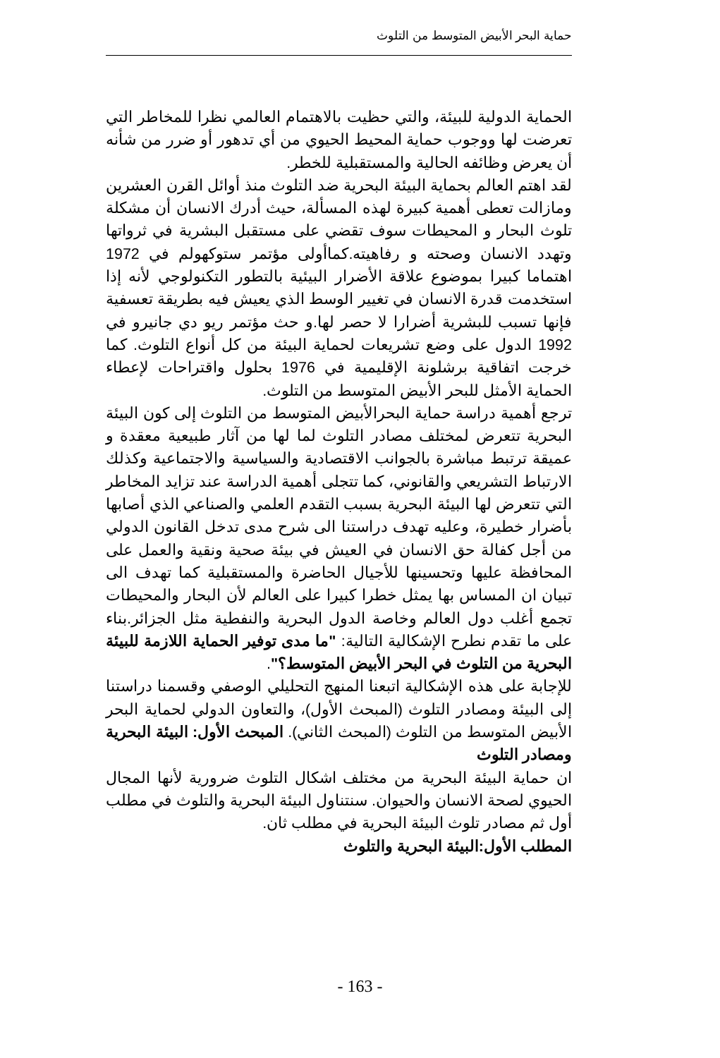حماية البحر الأبيض المتوسط من التلوث
الحماية الدولية للبيئة، والتي حظيت بالاهتمام العالمي نظرا للمخاطر التي تعرضت لها ووجوب حماية المحيط الحيوي من أي تدهور أو ضرر من شأنه أن يعرض وظائفه الحالية والمستقبلية للخطر.
لقد اهتم العالم بحماية البيئة البحرية ضد التلوث منذ أوائل القرن العشرين ومازالت تعطى أهمية كبيرة لهذه المسألة، حيث أدرك الانسان أن مشكلة تلوث البحار و المحيطات سوف تقضي على مستقبل البشرية في ثرواتها وتهدد الانسان وصحته و رفاهيته.كماأولى مؤتمر ستوكهولم في 1972 اهتماما كبيرا بموضوع علاقة الأضرار البيئية بالتطور التكنولوجي لأنه إذا استخدمت قدرة الانسان في تغيير الوسط الذي يعيش فيه بطريقة تعسفية فإنها تسبب للبشرية أضرارا لا حصر لها.و حث مؤتمر ريو دي جانيرو في 1992 الدول على وضع تشريعات لحماية البيئة من كل أنواع التلوث. كما خرجت اتفاقية برشلونة الإقليمية في 1976 بحلول واقتراحات لإعطاء الحماية الأمثل للبحر الأبيض المتوسط من التلوث.
ترجع أهمية دراسة حماية البحرالأبيض المتوسط من التلوث إلى كون البيئة البحرية تتعرض لمختلف مصادر التلوث لما لها من آثار طبيعية معقدة و عميقة ترتبط مباشرة بالجوانب الاقتصادية والسياسية والاجتماعية وكذلك الارتباط التشريعي والقانوني، كما تتجلى أهمية الدراسة عند تزايد المخاطر التي تتعرض لها البيئة البحرية بسبب التقدم العلمي والصناعي الذي أصابها بأضرار خطيرة، وعليه تهدف دراستنا الى شرح مدى تدخل القانون الدولي من أجل كفالة حق الانسان في العيش في بيئة صحية ونقية والعمل على المحافظة عليها وتحسينها للأجيال الحاضرة والمستقبلية كما تهدف الى تبيان ان المساس بها يمثل خطرا كبيرا على العالم لأن البحار والمحيطات تجمع أغلب دول العالم وخاصة الدول البحرية والنفطية مثل الجزائر.بناء على ما تقدم نطرح الإشكالية التالية: "ما مدى توفير الحماية اللازمة للبيئة البحرية من التلوث في البحر الأبيض المتوسط؟".
للإجابة على هذه الإشكالية اتبعنا المنهج التحليلي الوصفي وقسمنا دراستنا إلى البيئة ومصادر التلوث (المبحث الأول)، والتعاون الدولي لحماية البحر الأبيض المتوسط من التلوث (المبحث الثاني). المبحث الأول: البيئة البحرية ومصادر التلوث
ان حماية البيئة البحرية من مختلف اشكال التلوث ضرورية لأنها المجال الحيوي لصحة الانسان والحيوان. سنتناول البيئة البحرية والتلوث في مطلب أول ثم مصادر تلوث البيئة البحرية في مطلب ثان.
المطلب الأول:البيئة البحرية والتلوث
- 163 -